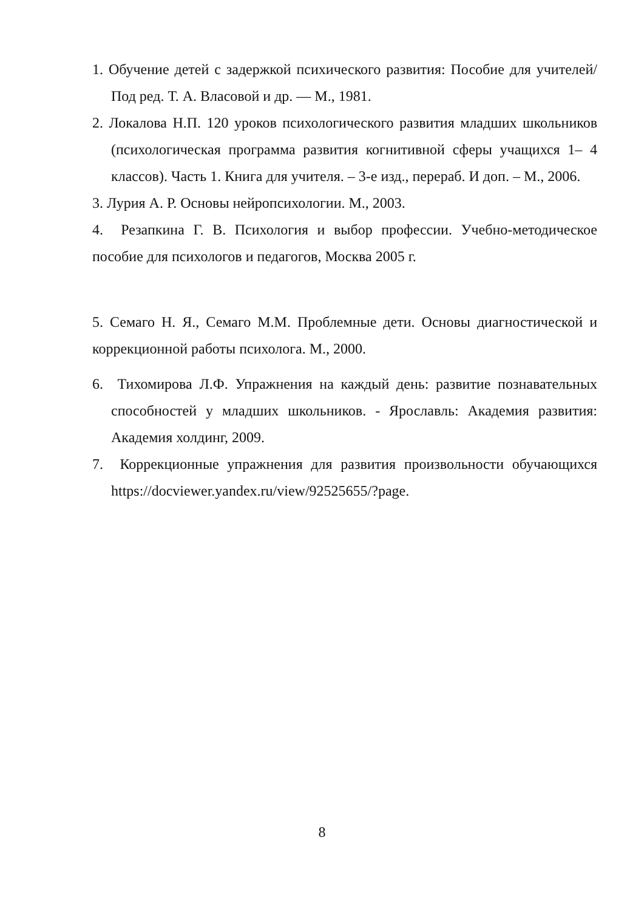1. Обучение детей с задержкой психического развития: Пособие для учителей/Под ред. Т. А. Власовой и др. — М., 1981.
2. Локалова Н.П. 120 уроков психологического развития младших школьников (психологическая программа развития когнитивной сферы учащихся 1– 4 классов). Часть 1. Книга для учителя. – 3-е изд., перераб. И доп. – М., 2006.
3. Лурия А. Р. Основы нейропсихологии. М., 2003.
4. Резапкина Г. В. Психология и выбор профессии. Учебно-методическое пособие для психологов и педагогов, Москва 2005 г.
5. Семаго Н. Я., Семаго М.М. Проблемные дети. Основы диагностической и коррекционной работы психолога. М., 2000.
6. Тихомирова Л.Ф. Упражнения на каждый день: развитие познавательных способностей у младших школьников. - Ярославль: Академия развития: Академия холдинг, 2009.
7. Коррекционные упражнения для развития произвольности обучающихся https://docviewer.yandex.ru/view/92525655/?page.
8